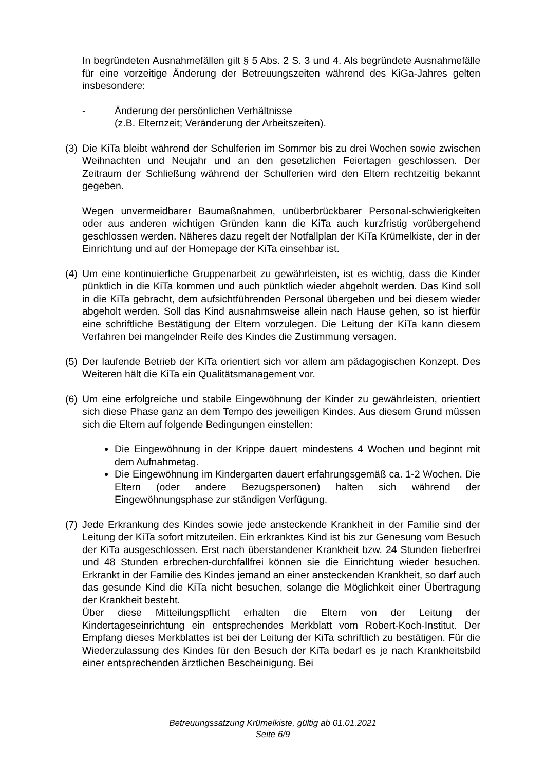In begründeten Ausnahmefällen gilt § 5 Abs. 2 S. 3 und 4. Als begründete Ausnahmefälle für eine vorzeitige Änderung der Betreuungszeiten während des KiGa-Jahres gelten insbesondere:
- Änderung der persönlichen Verhältnisse
(z.B. Elternzeit; Veränderung der Arbeitszeiten).
(3)
Die KiTa bleibt während der Schulferien im Sommer bis zu drei Wochen sowie zwischen Weihnachten und Neujahr und an den gesetzlichen Feiertagen geschlossen. Der Zeitraum der Schließung während der Schulferien wird den Eltern rechtzeitig bekannt gegeben.
Wegen unvermeidbarer Baumaßnahmen, unüberbrückbarer Personal-schwierigkeiten oder aus anderen wichtigen Gründen kann die KiTa auch kurzfristig vorübergehend geschlossen werden. Näheres dazu regelt der Notfallplan der KiTa Krümelkiste, der in der Einrichtung und auf der Homepage der KiTa einsehbar ist.
(4)
Um eine kontinuierliche Gruppenarbeit zu gewährleisten, ist es wichtig, dass die Kinder pünktlich in die KiTa kommen und auch pünktlich wieder abgeholt werden. Das Kind soll in die KiTa gebracht, dem aufsichtführenden Personal übergeben und bei diesem wieder abgeholt werden. Soll das Kind ausnahmsweise allein nach Hause gehen, so ist hierfür eine schriftliche Bestätigung der Eltern vorzulegen. Die Leitung der KiTa kann diesem Verfahren bei mangelnder Reife des Kindes die Zustimmung versagen.
(5)
Der laufende Betrieb der KiTa orientiert sich vor allem am pädagogischen Konzept. Des Weiteren hält die KiTa ein Qualitätsmanagement vor.
(6)
Um eine erfolgreiche und stabile Eingewöhnung der Kinder zu gewährleisten, orientiert sich diese Phase ganz an dem Tempo des jeweiligen Kindes. Aus diesem Grund müssen sich die Eltern auf folgende Bedingungen einstellen:
Die Eingewöhnung in der Krippe dauert mindestens 4 Wochen und beginnt mit dem Aufnahmetag.
Die Eingewöhnung im Kindergarten dauert erfahrungsgemäß ca. 1-2 Wochen. Die Eltern (oder andere Bezugspersonen) halten sich während der Eingewöhnungsphase zur ständigen Verfügung.
(7)
Jede Erkrankung des Kindes sowie jede ansteckende Krankheit in der Familie sind der Leitung der KiTa sofort mitzuteilen. Ein erkranktes Kind ist bis zur Genesung vom Besuch der KiTa ausgeschlossen. Erst nach überstandener Krankheit bzw. 24 Stunden fieberfrei und 48 Stunden erbrechen-durchfallfrei können sie die Einrichtung wieder besuchen. Erkrankt in der Familie des Kindes jemand an einer ansteckenden Krankheit, so darf auch das gesunde Kind die KiTa nicht besuchen, solange die Möglichkeit einer Übertragung der Krankheit besteht.
Über diese Mitteilungspflicht erhalten die Eltern von der Leitung der Kindertageseinrichtung ein entsprechendes Merkblatt vom Robert-Koch-Institut. Der Empfang dieses Merkblattes ist bei der Leitung der KiTa schriftlich zu bestätigen. Für die Wiederzulassung des Kindes für den Besuch der KiTa bedarf es je nach Krankheitsbild einer entsprechenden ärztlichen Bescheinigung. Bei
Betreuungssatzung Krümelkiste, gültig ab 01.01.2021
Seite 6/9